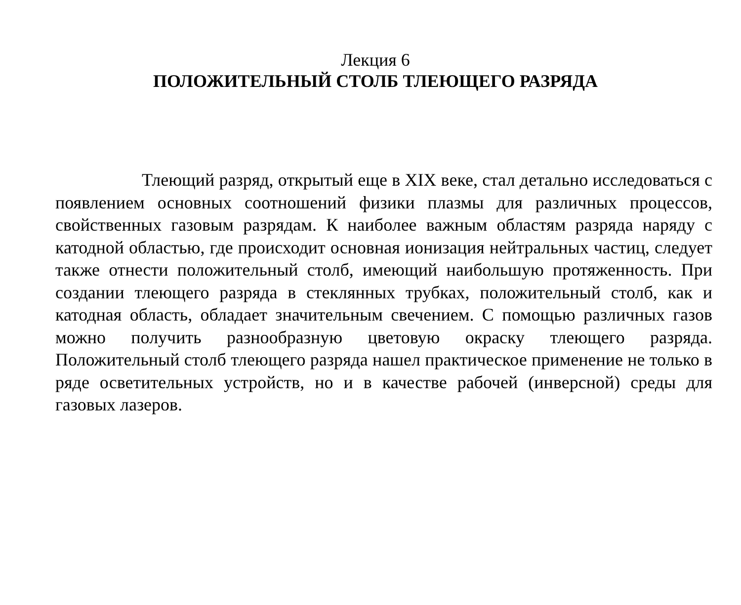Лекция 6
ПОЛОЖИТЕЛЬНЫЙ СТОЛБ ТЛЕЮЩЕГО РАЗРЯДА
Тлеющий разряд, открытый еще в XIX веке, стал детально исследоваться с появлением основных соотношений физики плазмы для различных процессов, свойственных газовым разрядам. К наиболее важным областям разряда наряду с катодной областью, где происходит основная ионизация нейтральных частиц, следует также отнести положительный столб, имеющий наибольшую протяженность. При создании тлеющего разряда в стеклянных трубках, положительный столб, как и катодная область, обладает значительным свечением. С помощью различных газов можно получить разнообразную цветовую окраску тлеющего разряда. Положительный столб тлеющего разряда нашел практическое применение не только в ряде осветительных устройств, но и в качестве рабочей (инверсной) среды для газовых лазеров.